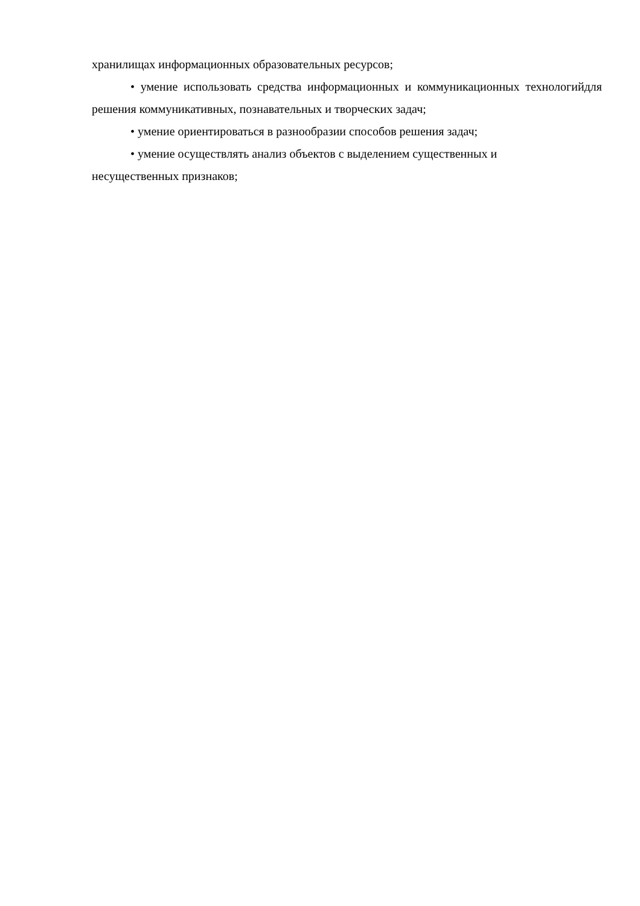хранилищах информационных образовательных ресурсов;
• умение использовать средства информационных и коммуникационных технологийдля решения коммуникативных, познавательных и творческих задач;
• умение ориентироваться в разнообразии способов решения задач;
• умение осуществлять анализ объектов с выделением существенных и
несущественных признаков;